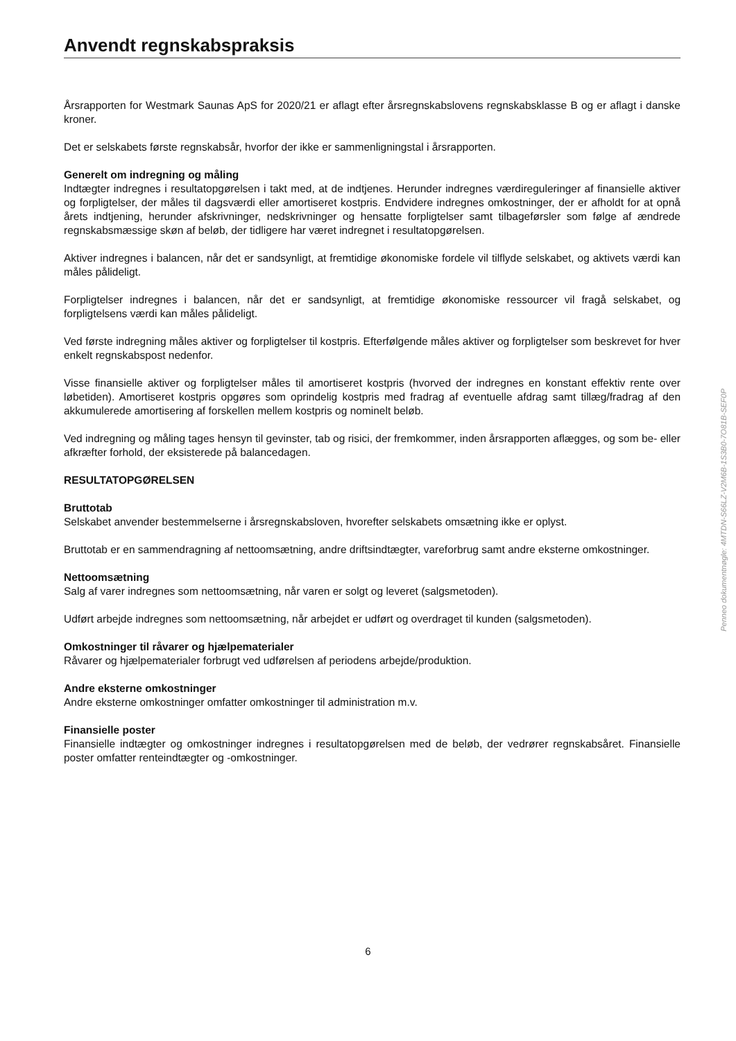Anvendt regnskabspraksis
Årsrapporten for Westmark Saunas ApS for 2020/21 er aflagt efter årsregnskabslovens regnskabsklasse B og er aflagt i danske kroner.
Det er selskabets første regnskabsår, hvorfor der ikke er sammenligningstal i årsrapporten.
Generelt om indregning og måling
Indtægter indregnes i resultatopgørelsen i takt med, at de indtjenes. Herunder indregnes værdireguleringer af finansielle aktiver og forpligtelser, der måles til dagsværdi eller amortiseret kostpris. Endvidere indregnes omkostninger, der er afholdt for at opnå årets indtjening, herunder afskrivninger, nedskrivninger og hensatte forpligtelser samt tilbageførsler som følge af ændrede regnskabsmæssige skøn af beløb, der tidligere har været indregnet i resultatopgørelsen.
Aktiver indregnes i balancen, når det er sandsynligt, at fremtidige økonomiske fordele vil tilflyde selskabet, og aktivets værdi kan måles pålideligt.
Forpligtelser indregnes i balancen, når det er sandsynligt, at fremtidige økonomiske ressourcer vil fragå selskabet, og forpligtelsens værdi kan måles pålideligt.
Ved første indregning måles aktiver og forpligtelser til kostpris. Efterfølgende måles aktiver og forpligtelser som beskrevet for hver enkelt regnskabspost nedenfor.
Visse finansielle aktiver og forpligtelser måles til amortiseret kostpris (hvorved der indregnes en konstant effektiv rente over løbetiden). Amortiseret kostpris opgøres som oprindelig kostpris med fradrag af eventuelle afdrag samt tillæg/fradrag af den akkumulerede amortisering af forskellen mellem kostpris og nominelt beløb.
Ved indregning og måling tages hensyn til gevinster, tab og risici, der fremkommer, inden årsrapporten aflægges, og som be- eller afkræfter forhold, der eksisterede på balancedagen.
RESULTATOPGØRELSEN
Bruttotab
Selskabet anvender bestemmelserne i årsregnskabsloven, hvorefter selskabets omsætning ikke er oplyst.
Bruttotab er en sammendragning af nettoomsætning, andre driftsindtægter, vareforbrug samt andre eksterne omkostninger.
Nettoomsætning
Salg af varer indregnes som nettoomsætning, når varen er solgt og leveret (salgsmetoden).
Udført arbejde indregnes som nettoomsætning, når arbejdet er udført og overdraget til kunden (salgsmetoden).
Omkostninger til råvarer og hjælpematerialer
Råvarer og hjælpematerialer forbrugt ved udførelsen af periodens arbejde/produktion.
Andre eksterne omkostninger
Andre eksterne omkostninger omfatter omkostninger til administration m.v.
Finansielle poster
Finansielle indtægter og omkostninger indregnes i resultatopgørelsen med de beløb, der vedrører regnskabsåret. Finansielle poster omfatter renteindtægter og -omkostninger.
Penneo dokumentnøgle: 4MTDN-S66LZ-V2M6B-1S3B0-7O81B-SEF0P
6